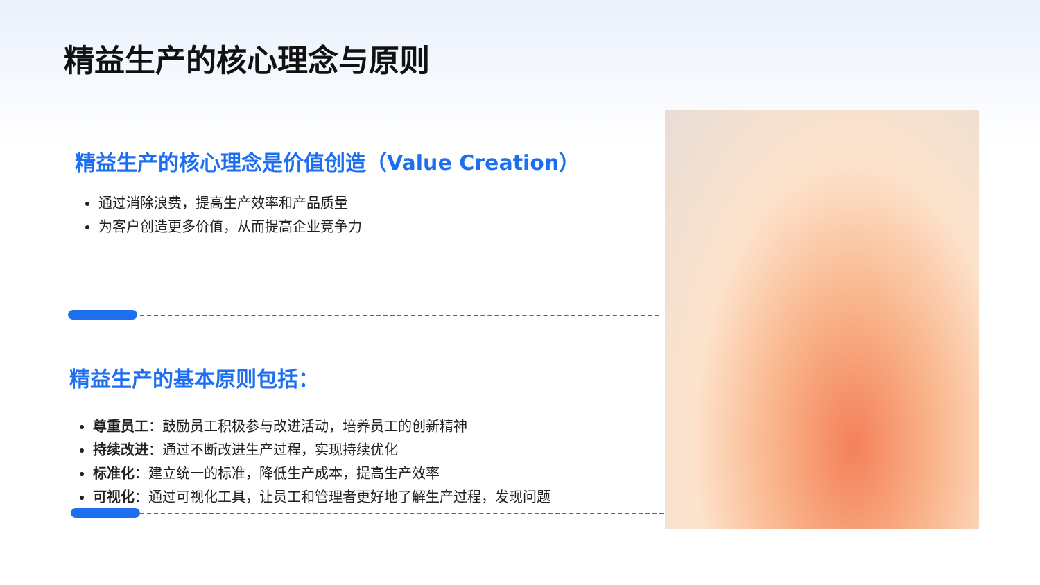精益生产的核心理念与原则
精益生产的核心理念是价值创造（Value Creation）
通过消除浪费，提高生产效率和产品质量
为客户创造更多价值，从而提高企业竞争力
精益生产的基本原则包括：
尊重员工：鼓励员工积极参与改进活动，培养员工的创新精神
持续改进：通过不断改进生产过程，实现持续优化
标准化：建立统一的标准，降低生产成本，提高生产效率
可视化：通过可视化工具，让员工和管理者更好地了解生产过程，发现问题